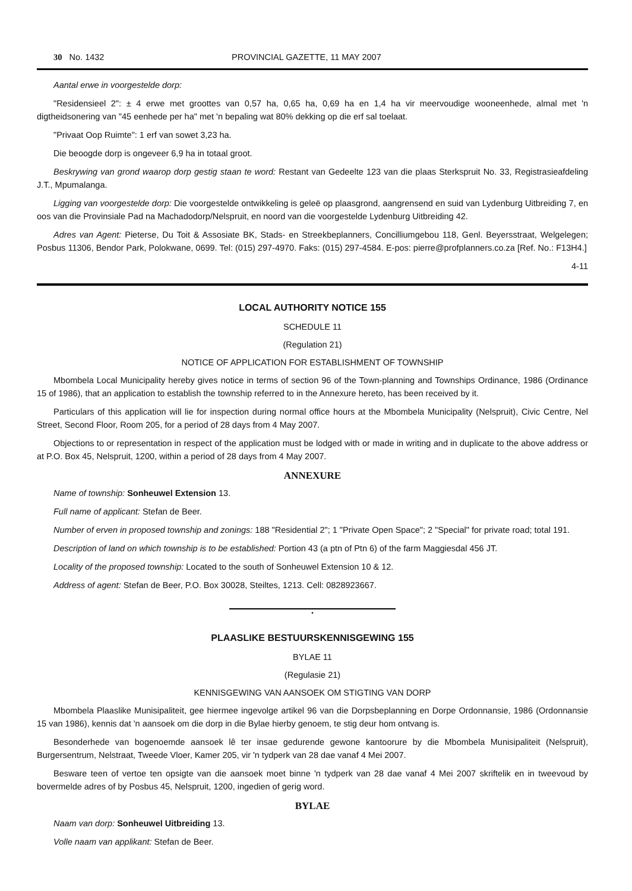30 No. 1432 PROVINCIAL GAZETTE, 11 MAY 2007
Aantal erwe in voorgestelde dorp:
"Residensieel 2": ± 4 erwe met groottes van 0,57 ha, 0,65 ha, 0,69 ha en 1,4 ha vir meervoudige wooneenhede, almal met 'n digtheidsonering van "45 eenhede per ha" met 'n bepaling wat 80% dekking op die erf sal toelaat.
"Privaat Oop Ruimte": 1 erf van sowet 3,23 ha.
Die beoogde dorp is ongeveer 6,9 ha in totaal groot.
Beskrywing van grond waarop dorp gestig staan te word: Restant van Gedeelte 123 van die plaas Sterkspruit No. 33, Registrasieafdeling J.T., Mpumalanga.
Ligging van voorgestelde dorp: Die voorgestelde ontwikkeling is geleë op plaasgrond, aangrensend en suid van Lydenburg Uitbreiding 7, en oos van die Provinsiale Pad na Machadodorp/Nelspruit, en noord van die voorgestelde Lydenburg Uitbreiding 42.
Adres van Agent: Pieterse, Du Toit & Assosiate BK, Stads- en Streekbeplanners, Concilliumgebou 118, Genl. Beyersstraat, Welgelegen; Posbus 11306, Bendor Park, Polokwane, 0699. Tel: (015) 297-4970. Faks: (015) 297-4584. E-pos: pierre@profplanners.co.za [Ref. No.: F13H4.]
4-11
LOCAL AUTHORITY NOTICE 155
SCHEDULE 11
(Regulation 21)
NOTICE OF APPLICATION FOR ESTABLISHMENT OF TOWNSHIP
Mbombela Local Municipality hereby gives notice in terms of section 96 of the Town-planning and Townships Ordinance, 1986 (Ordinance 15 of 1986), that an application to establish the township referred to in the Annexure hereto, has been received by it.
Particulars of this application will lie for inspection during normal office hours at the Mbombela Municipality (Nelspruit), Civic Centre, Nel Street, Second Floor, Room 205, for a period of 28 days from 4 May 2007.
Objections to or representation in respect of the application must be lodged with or made in writing and in duplicate to the above address or at P.O. Box 45, Nelspruit, 1200, within a period of 28 days from 4 May 2007.
ANNEXURE
Name of township: Sonheuwel Extension 13.
Full name of applicant: Stefan de Beer.
Number of erven in proposed township and zonings: 188 "Residential 2"; 1 "Private Open Space"; 2 "Special" for private road; total 191.
Description of land on which township is to be established: Portion 43 (a ptn of Ptn 6) of the farm Maggiesdal 456 JT.
Locality of the proposed township: Located to the south of Sonheuwel Extension 10 & 12.
Address of agent: Stefan de Beer, P.O. Box 30028, Steiltes, 1213. Cell: 0828923667.
•
PLAASLIKE BESTUURSKENNISGEWING 155
BYLAE 11
(Regulasie 21)
KENNISGEWING VAN AANSOEK OM STIGTING VAN DORP
Mbombela Plaaslike Munisipaliteit, gee hiermee ingevolge artikel 96 van die Dorpsbeplanning en Dorpe Ordonnansie, 1986 (Ordonnansie 15 van 1986), kennis dat 'n aansoek om die dorp in die Bylae hierby genoem, te stig deur hom ontvang is.
Besonderhede van bogenoemde aansoek lê ter insae gedurende gewone kantoorure by die Mbombela Munisipaliteit (Nelspruit), Burgersentrum, Nelstraat, Tweede Vloer, Kamer 205, vir 'n tydperk van 28 dae vanaf 4 Mei 2007.
Besware teen of vertoe ten opsigte van die aansoek moet binne 'n tydperk van 28 dae vanaf 4 Mei 2007 skriftelik en in tweevoud by bovermelde adres of by Posbus 45, Nelspruit, 1200, ingedien of gerig word.
BYLAE
Naam van dorp: Sonheuwel Uitbreiding 13.
Volle naam van applikant: Stefan de Beer.